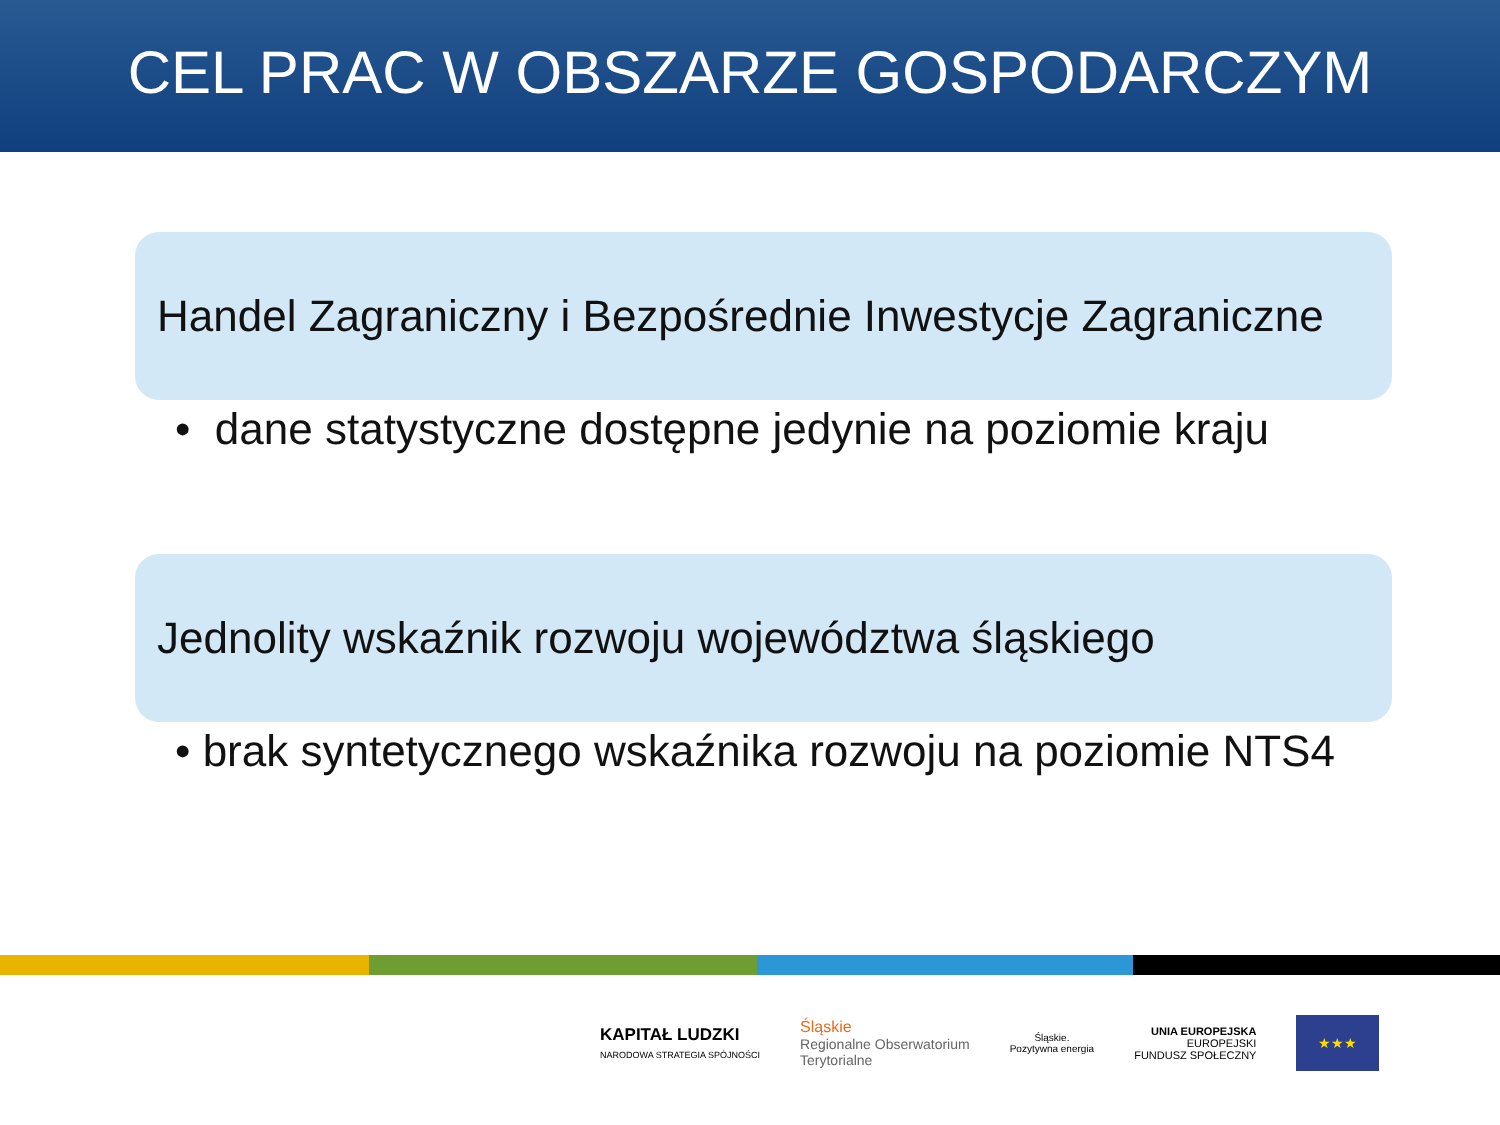CEL PRAC W OBSZARZE GOSPODARCZYM
Handel Zagraniczny i Bezpośrednie Inwestycje Zagraniczne
• dane statystyczne dostępne jedynie na poziomie kraju
Jednolity wskaźnik rozwoju województwa śląskiego
• brak syntetycznego wskaźnika rozwoju na poziomie NTS4
KAPITAŁ LUDZKI
NARODOWA STRATEGIA SPÓJNOŚCI
Śląskie
Regionalne Obserwatorium
Terytorialne
Śląskie.
Pozytywna energia
UNIA EUROPEJSKA
EUROPEJSKI
FUNDUSZ SPOŁECZNY
★★★